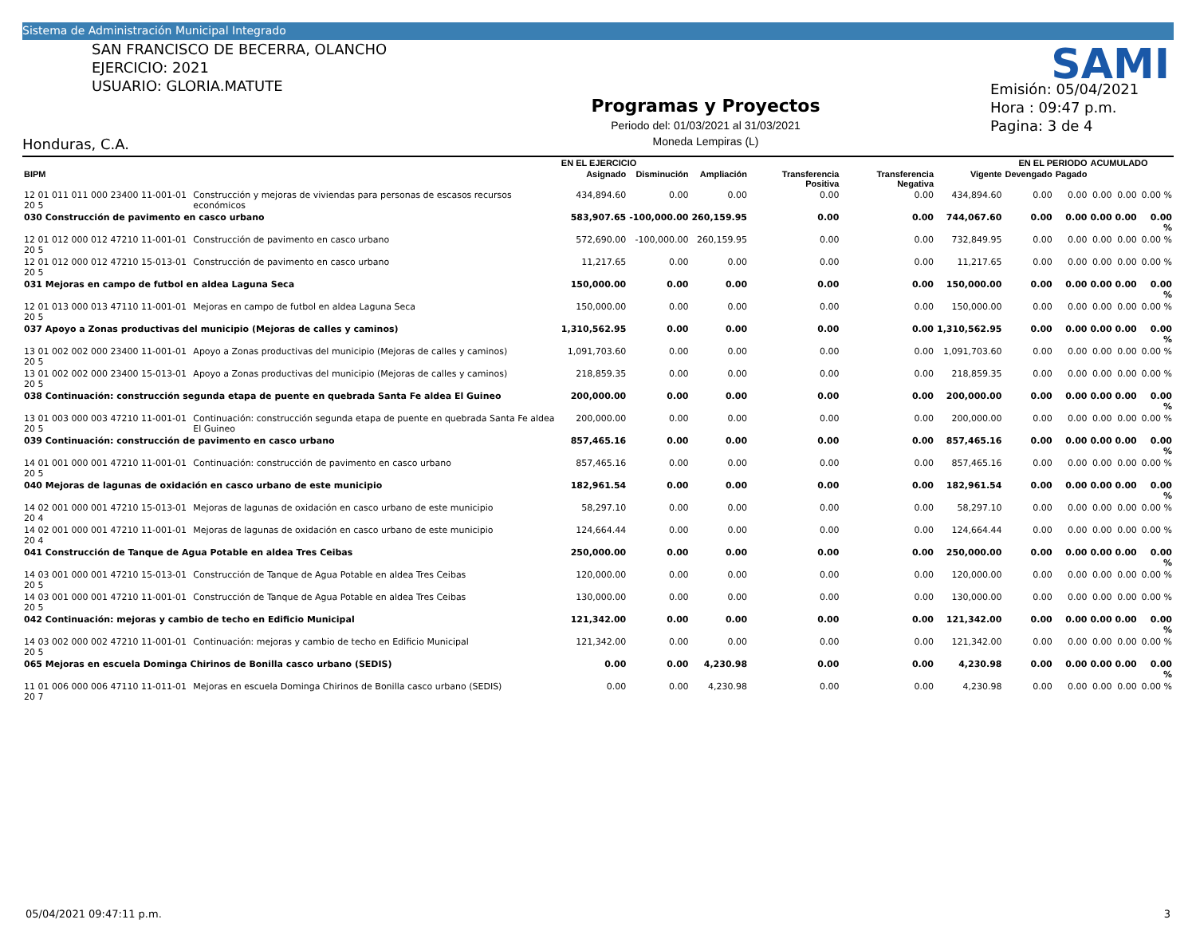Sistema de Administración Municipal Integrado
SAN FRANCISCO DE BECERRA, OLANCHO
EJERCICIO: 2021
USUARIO: GLORIA.MATUTE
Honduras, C.A.
Programas y Proyectos
Periodo del: 01/03/2021 al 31/03/2021
Moneda Lempiras (L)
Emisión: 05/04/2021
Hora : 09:47 p.m.
Pagina: 3 de 4
SAMI
| | | EN EL EJERCICIO | | | | | | EN EL PERIODO | | ACUMULADO | | |
| --- | --- | --- | --- | --- | --- | --- | --- | --- | --- | --- | --- | --- |
| BIPM | | Asignado | Disminución | Ampliación | Transferencia Positiva | Transferencia Negativa | Vigente | Devengado | Pagado | | | |
| 12 01 011 011 000 23400 11-001-01 20 5 | Construcción y mejoras de viviendas para personas de escasos recursos económicos | 434,894.60 | 0.00 | 0.00 | 0.00 | 0.00 | 434,894.60 | 0.00 | 0.00 | 0.00 | 0.00 | 0.00 % |
| 030 Construcción de pavimento en casco urbano | | 583,907.65 | -100,000.00 | 260,159.95 | 0.00 | 0.00 | 744,067.60 | 0.00 | 0.00 | 0.00 | 0.00 | 0.00 % |
| 12 01 012 000 012 47210 11-001-01 20 5 | Construcción de pavimento en casco urbano | 572,690.00 | -100,000.00 | 260,159.95 | 0.00 | 0.00 | 732,849.95 | 0.00 | 0.00 | 0.00 | 0.00 | 0.00 % |
| 12 01 012 000 012 47210 15-013-01 20 5 | Construcción de pavimento en casco urbano | 11,217.65 | 0.00 | 0.00 | 0.00 | 0.00 | 11,217.65 | 0.00 | 0.00 | 0.00 | 0.00 | 0.00 % |
| 031 Mejoras en campo de futbol en aldea Laguna Seca | | 150,000.00 | 0.00 | 0.00 | 0.00 | 0.00 | 150,000.00 | 0.00 | 0.00 | 0.00 | 0.00 | 0.00 % |
| 12 01 013 000 013 47110 11-001-01 20 5 | Mejoras en campo de futbol en aldea Laguna Seca | 150,000.00 | 0.00 | 0.00 | 0.00 | 0.00 | 150,000.00 | 0.00 | 0.00 | 0.00 | 0.00 | 0.00 % |
| 037 Apoyo a Zonas productivas del municipio (Mejoras de calles y caminos) | | 1,310,562.95 | 0.00 | 0.00 | 0.00 | 0.00 | 1,310,562.95 | 0.00 | 0.00 | 0.00 | 0.00 | 0.00 % |
| 13 01 002 002 000 23400 11-001-01 20 5 | Apoyo a Zonas productivas del municipio (Mejoras de calles y caminos) | 1,091,703.60 | 0.00 | 0.00 | 0.00 | 0.00 | 1,091,703.60 | 0.00 | 0.00 | 0.00 | 0.00 | 0.00 % |
| 13 01 002 002 000 23400 15-013-01 20 5 | Apoyo a Zonas productivas del municipio (Mejoras de calles y caminos) | 218,859.35 | 0.00 | 0.00 | 0.00 | 0.00 | 218,859.35 | 0.00 | 0.00 | 0.00 | 0.00 | 0.00 % |
| 038 Continuación: construcción segunda etapa de puente en quebrada Santa Fe aldea El Guineo | | 200,000.00 | 0.00 | 0.00 | 0.00 | 0.00 | 200,000.00 | 0.00 | 0.00 | 0.00 | 0.00 | 0.00 % |
| 13 01 003 000 003 47210 11-001-01 20 5 | Continuación: construcción segunda etapa de puente en quebrada Santa Fe aldea El Guineo | 200,000.00 | 0.00 | 0.00 | 0.00 | 0.00 | 200,000.00 | 0.00 | 0.00 | 0.00 | 0.00 | 0.00 % |
| 039 Continuación: construcción de pavimento en casco urbano | | 857,465.16 | 0.00 | 0.00 | 0.00 | 0.00 | 857,465.16 | 0.00 | 0.00 | 0.00 | 0.00 | 0.00 % |
| 14 01 001 000 001 47210 11-001-01 20 5 | Continuación: construcción de pavimento en casco urbano | 857,465.16 | 0.00 | 0.00 | 0.00 | 0.00 | 857,465.16 | 0.00 | 0.00 | 0.00 | 0.00 | 0.00 % |
| 040 Mejoras de lagunas de oxidación en casco urbano de este municipio | | 182,961.54 | 0.00 | 0.00 | 0.00 | 0.00 | 182,961.54 | 0.00 | 0.00 | 0.00 | 0.00 | 0.00 % |
| 14 02 001 000 001 47210 15-013-01 20 4 | Mejoras de lagunas de oxidación en casco urbano de este municipio | 58,297.10 | 0.00 | 0.00 | 0.00 | 0.00 | 58,297.10 | 0.00 | 0.00 | 0.00 | 0.00 | 0.00 % |
| 14 02 001 000 001 47210 11-001-01 20 4 | Mejoras de lagunas de oxidación en casco urbano de este municipio | 124,664.44 | 0.00 | 0.00 | 0.00 | 0.00 | 124,664.44 | 0.00 | 0.00 | 0.00 | 0.00 | 0.00 % |
| 041 Construcción de Tanque de Agua Potable en aldea Tres Ceibas | | 250,000.00 | 0.00 | 0.00 | 0.00 | 0.00 | 250,000.00 | 0.00 | 0.00 | 0.00 | 0.00 | 0.00 % |
| 14 03 001 000 001 47210 15-013-01 20 5 | Construcción de Tanque de Agua Potable en aldea Tres Ceibas | 120,000.00 | 0.00 | 0.00 | 0.00 | 0.00 | 120,000.00 | 0.00 | 0.00 | 0.00 | 0.00 | 0.00 % |
| 14 03 001 000 001 47210 11-001-01 20 5 | Construcción de Tanque de Agua Potable en aldea Tres Ceibas | 130,000.00 | 0.00 | 0.00 | 0.00 | 0.00 | 130,000.00 | 0.00 | 0.00 | 0.00 | 0.00 | 0.00 % |
| 042 Continuación: mejoras y cambio de techo en Edificio Municipal | | 121,342.00 | 0.00 | 0.00 | 0.00 | 0.00 | 121,342.00 | 0.00 | 0.00 | 0.00 | 0.00 | 0.00 % |
| 14 03 002 000 002 47210 11-001-01 20 5 | Continuación: mejoras y cambio de techo en Edificio Municipal | 121,342.00 | 0.00 | 0.00 | 0.00 | 0.00 | 121,342.00 | 0.00 | 0.00 | 0.00 | 0.00 | 0.00 % |
| 065 Mejoras en escuela Dominga Chirinos de Bonilla casco urbano (SEDIS) | | 0.00 | 0.00 | 4,230.98 | 0.00 | 0.00 | 4,230.98 | 0.00 | 0.00 | 0.00 | 0.00 | 0.00 % |
| 11 01 006 000 006 47110 11-011-01 20 7 | Mejoras en escuela Dominga Chirinos de Bonilla casco urbano (SEDIS) | 0.00 | 0.00 | 4,230.98 | 0.00 | 0.00 | 4,230.98 | 0.00 | 0.00 | 0.00 | 0.00 | 0.00 % |
05/04/2021 09:47:11 p.m. 3